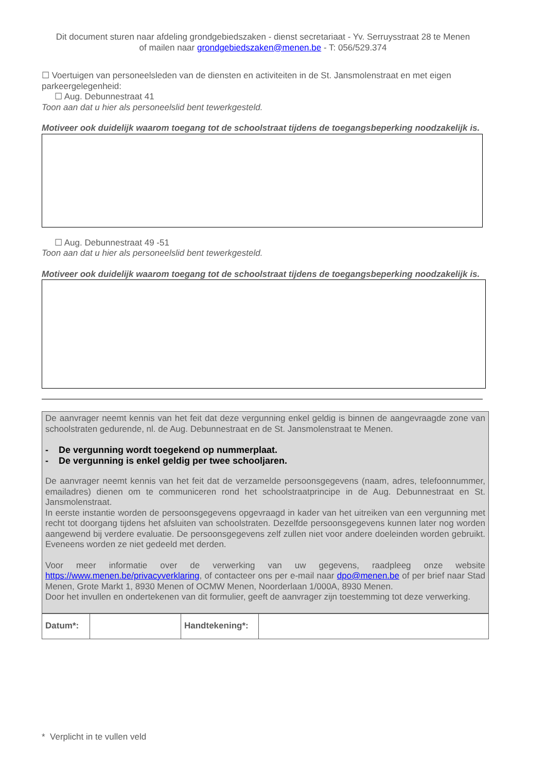Dit document sturen naar afdeling grondgebiedszaken - dienst secretariaat - Yv. Serruysstraat 28 te Menen
of mailen naar grondgebiedszaken@menen.be - T: 056/529.374
☐ Voertuigen van personeelsleden van de diensten en activiteiten in de St. Jansmolenstraat en met eigen parkeergelegenheid:
☐ Aug. Debunnestraat 41
Toon aan dat u hier als personeelslid bent tewerkgesteld.
Motiveer ook duidelijk waarom toegang tot de schoolstraat tijdens de toegangsbeperking noodzakelijk is.
☐ Aug. Debunnestraat 49 -51
Toon aan dat u hier als personeelslid bent tewerkgesteld.
Motiveer ook duidelijk waarom toegang tot de schoolstraat tijdens de toegangsbeperking noodzakelijk is.
De aanvrager neemt kennis van het feit dat deze vergunning enkel geldig is binnen de aangevraagde zone van schoolstraten gedurende, nl. de Aug. Debunnestraat en de St. Jansmolenstraat te Menen.
- De vergunning wordt toegekend op nummerplaat.
- De vergunning is enkel geldig per twee schooljaren.
De aanvrager neemt kennis van het feit dat de verzamelde persoonsgegevens (naam, adres, telefoonnummer, emailadres) dienen om te communiceren rond het schoolstraatprincipe in de Aug. Debunnestraat en St. Jansmolenstraat.
In eerste instantie worden de persoonsgegevens opgevraagd in kader van het uitreiken van een vergunning met recht tot doorgang tijdens het afsluiten van schoolstraten. Dezelfde persoonsgegevens kunnen later nog worden aangewend bij verdere evaluatie. De persoonsgegevens zelf zullen niet voor andere doeleinden worden gebruikt. Eveneens worden ze niet gedeeld met derden.
Voor meer informatie over de verwerking van uw gegevens, raadpleeg onze website https://www.menen.be/privacyverklaring, of contacteer ons per e-mail naar dpo@menen.be of per brief naar Stad Menen, Grote Markt 1, 8930 Menen of OCMW Menen, Noorderlaan 1/000A, 8930 Menen.
Door het invullen en ondertekenen van dit formulier, geeft de aanvrager zijn toestemming tot deze verwerking.
| Datum*: | | Handtekening*: | |
* Verplicht in te vullen veld